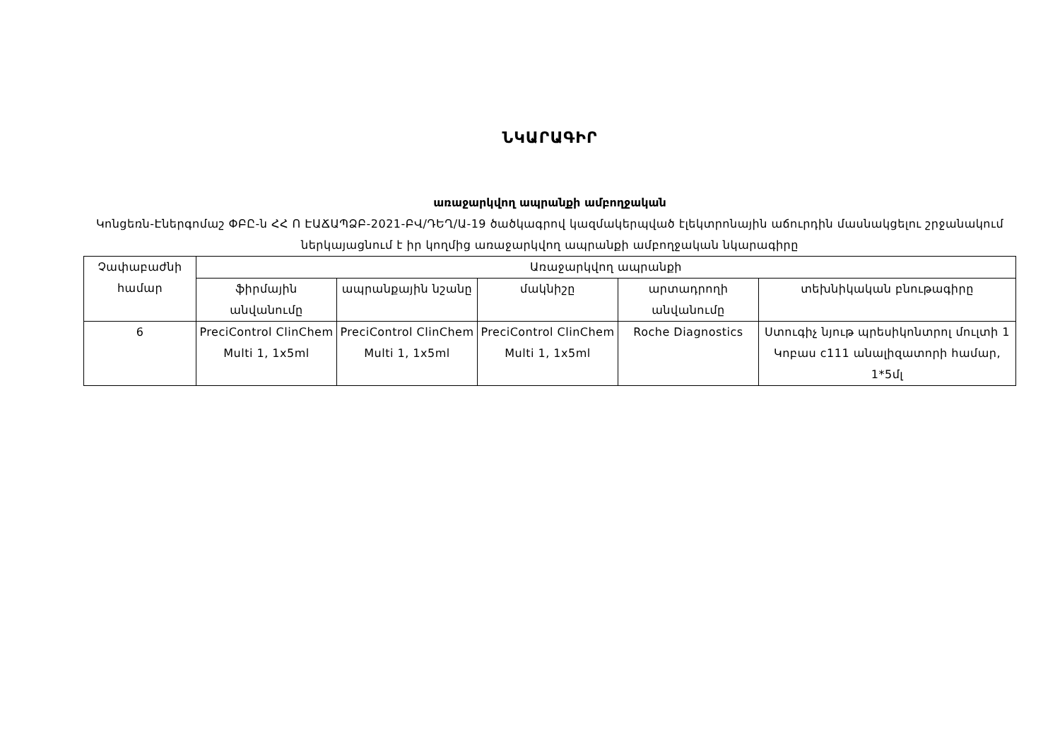ՆԿԱՐԱԳԻՐ
առաջարկվող ապրանքի ամբողջական
Կոնցեռն-Էներգոմաշ ՓԲԸ-ն ՀՀ Ո ԷԱՃԱՊՁԲ-2021-ԲՎ/ԴԵՂ/Ա-19 ծածկագրով կազմակերպված էլեկտրոնային աճուրդին մասնակցելու շրջանակում ներկայացնում է իր կողմից առաջարկվող ապրանքի ամբողջական նկարագիրը
| Չափաբաժնի համար | Առաջարկվող ապրանքի | | | | |
| --- | --- | --- | --- | --- | --- |
| | ֆիրմային անվանումը | ապրանքային նշանը | մակնիշը | արտադրողի անվանումը | տեխնիկական բնութագիրը |
| 6 | PreciControl ClinChem Multi 1, 1x5ml | PreciControl ClinChem Multi 1, 1x5ml | PreciControl ClinChem Multi 1, 1x5ml | Roche Diagnostics | Ստուգիչ նյութ պրեսիկոնտրոլ մուլտի 1 Կոբաս c111 անալիզատորի համար, 1*5մլ |